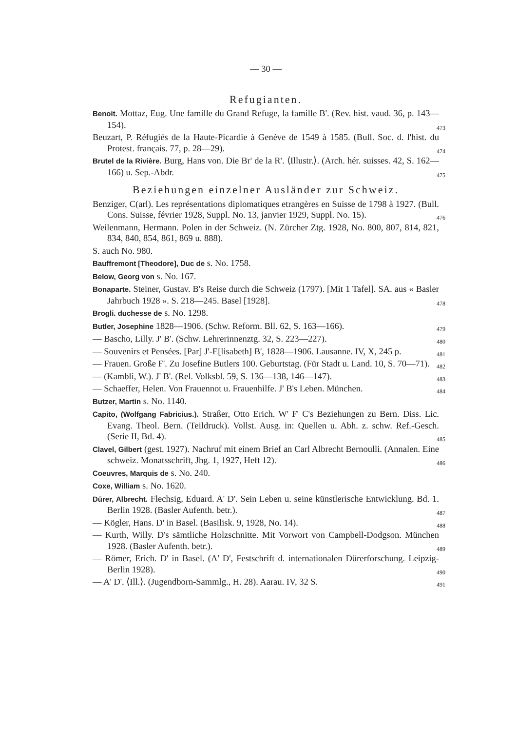— 30 —
Refugianten.
Benoit. Mottaz, Eug. Une famille du Grand Refuge, la famille B'. (Rev. hist. vaud. 36, p. 143—154). 473
Beuzart, P. Réfugiés de la Haute-Picardie à Genève de 1549 à 1585. (Bull. Soc. d. l'hist. du Protest. français. 77, p. 28—29). 474
Brutel de la Rivière. Burg, Hans von. Die Br' de la R'. ⟨Illustr.⟩. (Arch. hér. suisses. 42, S. 162—166) u. Sep.-Abdr. 475
Beziehungen einzelner Ausländer zur Schweiz.
Benziger, C(arl). Les représentations diplomatiques etrangères en Suisse de 1798 à 1927. (Bull. Cons. Suisse, février 1928, Suppl. No. 13, janvier 1929, Suppl. No. 15). 476
Weilenmann, Hermann. Polen in der Schweiz. (N. Zürcher Ztg. 1928, No. 800, 807, 814, 821, 834, 840, 854, 861, 869 u. 888).
S. auch No. 980.
Bauffremont [Theodore], Duc de s. No. 1758.
Below, Georg von s. No. 167.
Bonaparte. Steiner, Gustav. B's Reise durch die Schweiz (1797). [Mit 1 Tafel]. SA. aus « Basler Jahrbuch 1928 ». S. 218—245. Basel [1928]. 478
Brogli. duchesse de s. No. 1298.
Butler, Josephine 1828—1906. (Schw. Reform. Bll. 62, S. 163—166). 479
— Bascho, Lilly. J' B'. (Schw. Lehrerinnenztg. 32, S. 223—227). 480
— Souvenirs et Pensées. [Par] J'-E[lisabeth] B', 1828—1906. Lausanne. IV, X, 245 p. 481
— Frauen. Große F'. Zu Josefine Butlers 100. Geburtstag. (Für Stadt u. Land. 10, S. 70—71). 482
— (Kambli, W.). J' B'. (Rel. Volksbl. 59, S. 136—138, 146—147). 483
— Schaeffer, Helen. Von Frauennot u. Frauenhilfe. J' B's Leben. München. 484
Butzer, Martin s. No. 1140.
Capito, (Wolfgang Fabricius.). Straßer, Otto Erich. W' F' C's Beziehungen zu Bern. Diss. Lic. Evang. Theol. Bern. (Teildruck). Vollst. Ausg. in: Quellen u. Abh. z. schw. Ref.-Gesch. (Serie II, Bd. 4). 485
Clavel, Gilbert (gest. 1927). Nachruf mit einem Brief an Carl Albrecht Bernoulli. (Annalen. Eine schweiz. Monatsschrift, Jhg. 1, 1927, Heft 12). 486
Coeuvres, Marquis de s. No. 240.
Coxe, William s. No. 1620.
Dürer, Albrecht. Flechsig, Eduard. A' D'. Sein Leben u. seine künstlerische Entwicklung. Bd. 1. Berlin 1928. (Basler Aufenth. betr.). 487
— Kögler, Hans. D' in Basel. (Basilisk. 9, 1928, No. 14). 488
— Kurth, Willy. D's sämtliche Holzschnitte. Mit Vorwort von Campbell-Dodgson. München 1928. (Basler Aufenth. betr.). 489
— Römer, Erich. D' in Basel. (A' D', Festschrift d. internationalen Dürerforschung. Leipzig-Berlin 1928). 490
— A' D'. ⟨Ill.⟩. (Jugendborn-Sammlg., H. 28). Aarau. IV, 32 S. 491